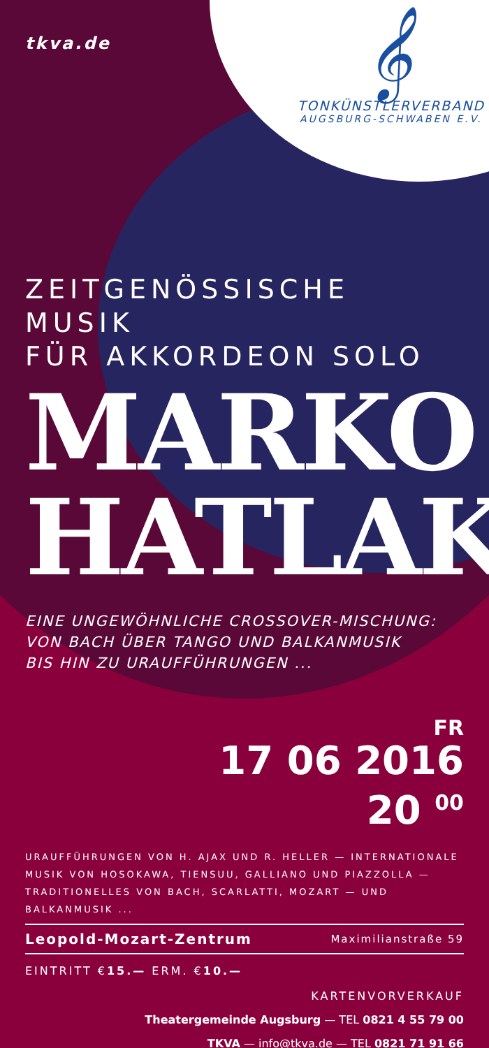tkva.de
𝄞
TONKÜNSTLERVERBAND
AUGSBURG-SCHWABEN E.V.
ZEITGENÖSSISCHE MUSIK
FÜR AKKORDEON SOLO
MARKO
HATLAK
EINE UNGEWÖHNLICHE CROSSOVER-MISCHUNG:
VON BACH ÜBER TANGO UND BALKANMUSIK
BIS HIN ZU URAUFFÜHRUNGEN ...
FR
17 06 2016
20 <sup>00</sup>
URAUFFÜHRUNGEN VON H. AJAX UND R. HELLER — INTERNATIONALE MUSIK VON HOSOKAWA, TIENSUU, GALLIANO UND PIAZZOLLA — TRADITIONELLES VON BACH, SCARLATTI, MOZART — UND BALKANMUSIK ...
Leopold-Mozart-Zentrum Maximilianstraße 59
EINTRITT €15.— ERM. €10.—
KARTENVORVERKAUF
Theatergemeinde Augsburg — TEL 0821 4 55 79 00
TKVA — info@tkva.de — TEL 0821 71 91 66